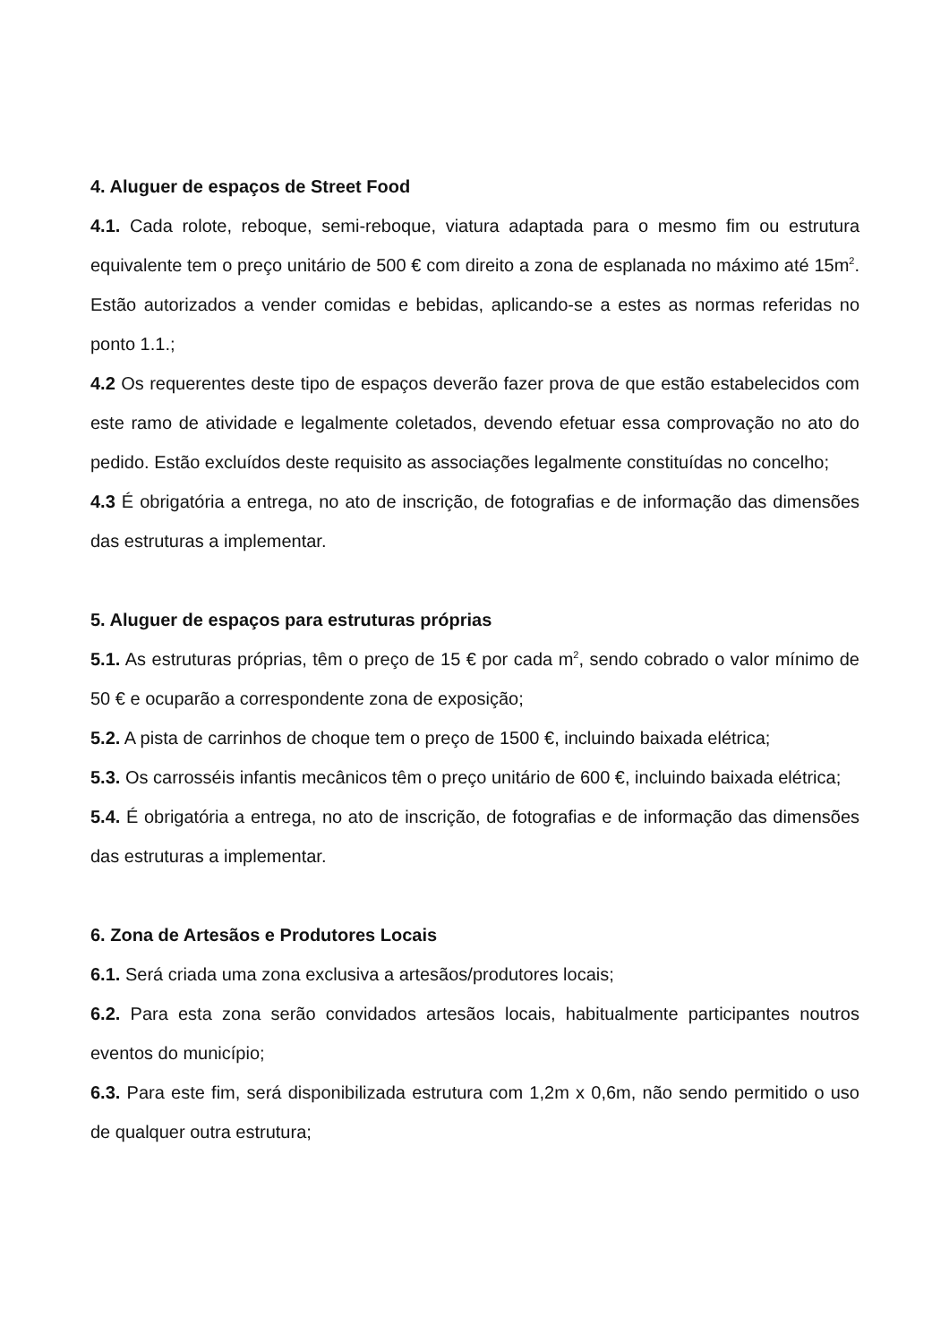4. Aluguer de espaços de Street Food
4.1. Cada rolote, reboque, semi-reboque, viatura adaptada para o mesmo fim ou estrutura equivalente tem o preço unitário de 500 € com direito a zona de esplanada no máximo até 15m<sup>2</sup>. Estão autorizados a vender comidas e bebidas, aplicando-se a estes as normas referidas no ponto 1.1.;
4.2 Os requerentes deste tipo de espaços deverão fazer prova de que estão estabelecidos com este ramo de atividade e legalmente coletados, devendo efetuar essa comprovação no ato do pedido. Estão excluídos deste requisito as associações legalmente constituídas no concelho;
4.3 É obrigatória a entrega, no ato de inscrição, de fotografias e de informação das dimensões das estruturas a implementar.
5. Aluguer de espaços para estruturas próprias
5.1. As estruturas próprias, têm o preço de 15 € por cada m<sup>2</sup>, sendo cobrado o valor mínimo de 50 € e ocuparão a correspondente zona de exposição;
5.2. A pista de carrinhos de choque tem o preço de 1500 €, incluindo baixada elétrica;
5.3. Os carrosséis infantis mecânicos têm o preço unitário de 600 €, incluindo baixada elétrica;
5.4. É obrigatória a entrega, no ato de inscrição, de fotografias e de informação das dimensões das estruturas a implementar.
6. Zona de Artesãos e Produtores Locais
6.1. Será criada uma zona exclusiva a artesãos/produtores locais;
6.2. Para esta zona serão convidados artesãos locais, habitualmente participantes noutros eventos do município;
6.3. Para este fim, será disponibilizada estrutura com 1,2m x 0,6m, não sendo permitido o uso de qualquer outra estrutura;